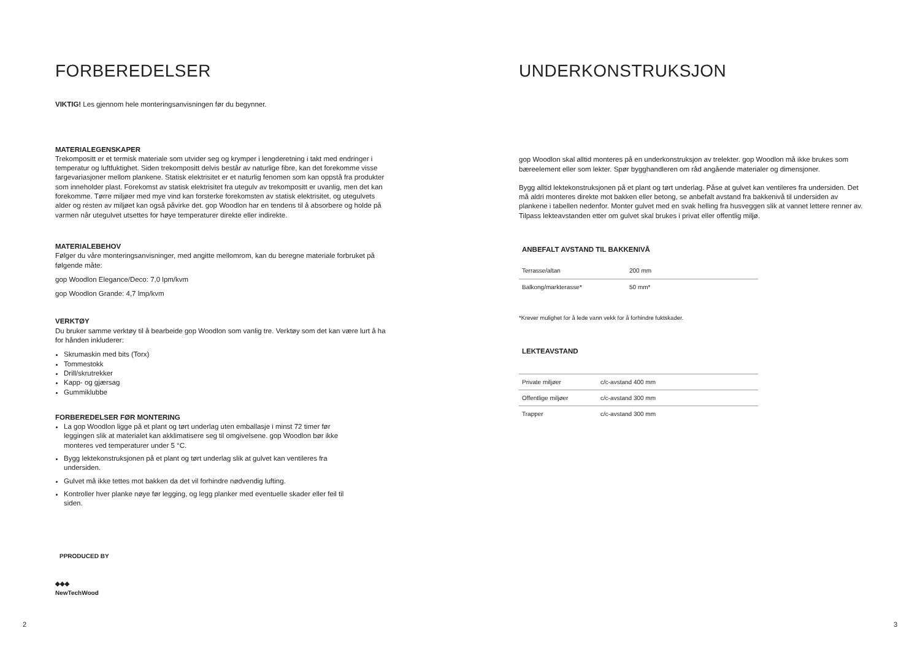FORBEREDELSER
VIKTIG! Les gjennom hele monteringsanvisningen før du begynner.
MATERIALEGENSKAPER
Trekompositt er et termisk materiale som utvider seg og krymper i lengderetning i takt med endringer i temperatur og luftfuktighet. Siden trekompositt delvis består av naturlige fibre, kan det forekomme visse fargevariasjoner mellom plankene. Statisk elektrisitet er et naturlig fenomen som kan oppstå fra produkter som inneholder plast. Forekomst av statisk elektrisitet fra utegulv av trekompositt er uvanlig, men det kan forekomme. Tørre miljøer med mye vind kan forsterke forekomsten av statisk elektrisitet, og utegulvets alder og resten av miljøet kan også påvirke det. gop Woodlon har en tendens til å absorbere og holde på varmen når utegulvet utsettes for høye temperaturer direkte eller indirekte.
MATERIALEBEHOV
Følger du våre monteringsanvisninger, med angitte mellomrom, kan du beregne materiale forbruket på følgende måte:
gop Woodlon Elegance/Deco: 7,0 lpm/kvm
gop Woodlon Grande: 4,7 lmp/kvm
VERKTØY
Du bruker samme verktøy til å bearbeide gop Woodlon som vanlig tre. Verktøy som det kan være lurt å ha for hånden inkluderer:
Skrumaskin med bits (Torx)
Tommestokk
Drill/skrutrekker
Kapp- og gjærsag
Gummiklubbe
FORBEREDELSER FØR MONTERING
La gop Woodlon ligge på et plant og tørt underlag uten emballasje i minst 72 timer før leggingen slik at materialet kan akklimatisere seg til omgivelsene. gop Woodlon bør ikke monteres ved temperaturer under 5 °C.
Bygg lektekonstruksjonen på et plant og tørt underlag slik at gulvet kan ventileres fra undersiden.
Gulvet må ikke tettes mot bakken da det vil forhindre nødvendig lufting.
Kontroller hver planke nøye før legging, og legg planker med eventuelle skader eller feil til siden.
PPRODUCED BY
◆◆◆
NewTechWood
2
UNDERKONSTRUKSJON
gop Woodlon skal alltid monteres på en underkonstruksjon av trelekter. gop Woodlon må ikke brukes som bæreelement eller som lekter. Spør bygghandleren om råd angående materialer og dimensjoner.
Bygg alltid lektekonstruksjonen på et plant og tørt underlag. Påse at gulvet kan ventileres fra undersiden. Det må aldri monteres direkte mot bakken eller betong, se anbefalt avstand fra bakkenivå til undersiden av plankene i tabellen nedenfor. Monter gulvet med en svak helling fra husveggen slik at vannet lettere renner av. Tilpass lekteavstanden etter om gulvet skal brukes i privat eller offentlig miljø.
ANBEFALT AVSTAND TIL BAKKENIVÅ
| Terrasse/altan | 200 mm |
| Balkong/markterasse* | 50 mm* |
*Krever mulighet for å lede vann vekk for å forhindre fuktskader.
LEKTEAVSTAND
| Private miljøer | c/c-avstand 400 mm |
| Offentlige miljøer | c/c-avstand 300 mm |
| Trapper | c/c-avstand 300 mm |
3